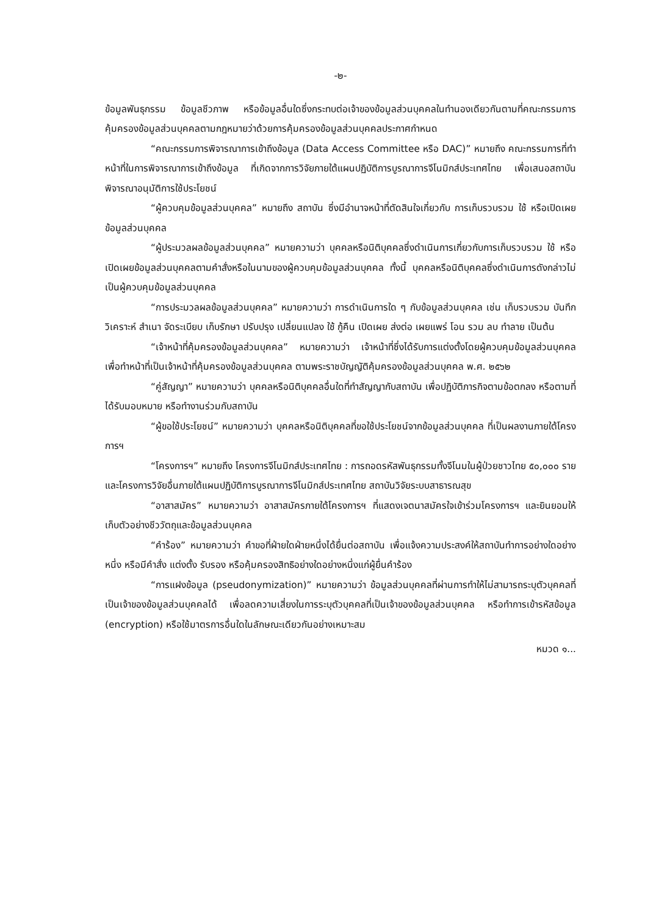-๒-
ข้อมูลพันธุกรรม ข้อมูลชีวภาพ หรือข้อมูลอื่นใดซึ่งกระทบต่อเจ้าของข้อมูลส่วนบุคคลในทำนองเดียวกันตามที่คณะกรรมการคุ้มครองข้อมูลส่วนบุคคลตามกฎหมายว่าด้วยการคุ้มครองข้อมูลส่วนบุคคลประกาศกำหนด
“คณะกรรมการพิจารณาการเข้าถึงข้อมูล (Data Access Committee หรือ DAC)” หมายถึง คณะกรรมการที่ทำหน้าที่ในการพิจารณาการเข้าถึงข้อมูล ที่เกิดจากการวิจัยภายใต้แผนปฏิบัติการบูรณาการจีโนมิกส์ประเทศไทย เพื่อเสนอสถาบันพิจารณาอนุมัติการใช้ประโยชน์
“ผู้ควบคุมข้อมูลส่วนบุคคล” หมายถึง สถาบัน ซึ่งมีอำนาจหน้าที่ตัดสินใจเกี่ยวกับ การเก็บรวบรวม ใช้ หรือเปิดเผยข้อมูลส่วนบุคคล
“ผู้ประมวลผลข้อมูลส่วนบุคคล” หมายความว่า บุคคลหรือนิติบุคคลซึ่งดำเนินการเกี่ยวกับการเก็บรวบรวม ใช้ หรือเปิดเผยข้อมูลส่วนบุคคลตามคำสั่งหรือในนามของผู้ควบคุมข้อมูลส่วนบุคคล ทั้งนี้ บุคคลหรือนิติบุคคลซึ่งดำเนินการดังกล่าวไม่เป็นผู้ควบคุมข้อมูลส่วนบุคคล
“การประมวลผลข้อมูลส่วนบุคคล” หมายความว่า การดำเนินการใด ๆ กับข้อมูลส่วนบุคคล เช่น เก็บรวบรวม บันทึก วิเคราะห์ สำเนา จัดระเบียบ เก็บรักษา ปรับปรุง เปลี่ยนแปลง ใช้ กู้คืน เปิดเผย ส่งต่อ เผยแพร่ โอน รวม ลบ ทำลาย เป็นต้น
“เจ้าหน้าที่คุ้มครองข้อมูลส่วนบุคคล” หมายความว่า เจ้าหน้าที่ซึ่งได้รับการแต่งตั้งโดยผู้ควบคุมข้อมูลส่วนบุคคล เพื่อทำหน้าที่เป็นเจ้าหน้าที่คุ้มครองข้อมูลส่วนบุคคล ตามพระราชบัญญัติคุ้มครองข้อมูลส่วนบุคคล พ.ศ. ๒๕๖๒
“คู่สัญญา” หมายความว่า บุคคลหรือนิติบุคคลอื่นใดที่ทำสัญญากับสถาบัน เพื่อปฏิบัติภารกิจตามข้อตกลง หรือตามที่ได้รับมอบหมาย หรือทำงานร่วมกับสถาบัน
“ผู้ขอใช้ประโยชน์” หมายความว่า บุคคลหรือนิติบุคคลที่ขอใช้ประโยชน์จากข้อมูลส่วนบุคคล ที่เป็นผลงานภายใต้โครงการฯ
“โครงการฯ” หมายถึง โครงการจีโนมิกส์ประเทศไทย : การถอดรหัสพันธุกรรมทั้งจีโนมในผู้ป่วยชาวไทย ๕๐,๐๐๐ ราย และโครงการวิจัยอื่นภายใต้แผนปฏิบัติการบูรณาการจีโนมิกส์ประเทศไทย สถาบันวิจัยระบบสาธารณสุข
“อาสาสมัคร” หมายความว่า อาสาสมัครภายใต้โครงการฯ ที่แสดงเจตนาสมัครใจเข้าร่วมโครงการฯ และยินยอมให้เก็บตัวอย่างชีววัตถุและข้อมูลส่วนบุคคล
“คำร้อง” หมายความว่า คำขอที่ฝ่ายใดฝ่ายหนึ่งได้ยื่นต่อสถาบัน เพื่อแจ้งความประสงค์ให้สถาบันทำการอย่างใดอย่างหนึ่ง หรือมีคำสั่ง แต่งตั้ง รับรอง หรือคุ้มครองสิทธิอย่างใดอย่างหนึ่งแก่ผู้ยื่นคำร้อง
“การแฝงข้อมูล (pseudonymization)” หมายความว่า ข้อมูลส่วนบุคคลที่ผ่านการทำให้ไม่สามารถระบุตัวบุคคลที่เป็นเจ้าของข้อมูลส่วนบุคคลได้ เพื่อลดความเสี่ยงในการระบุตัวบุคคลที่เป็นเจ้าของข้อมูลส่วนบุคคล หรือทำการเข้ารหัสข้อมูล (encryption) หรือใช้มาตรการอื่นใดในลักษณะเดียวกันอย่างเหมาะสม
หมวด ๑...